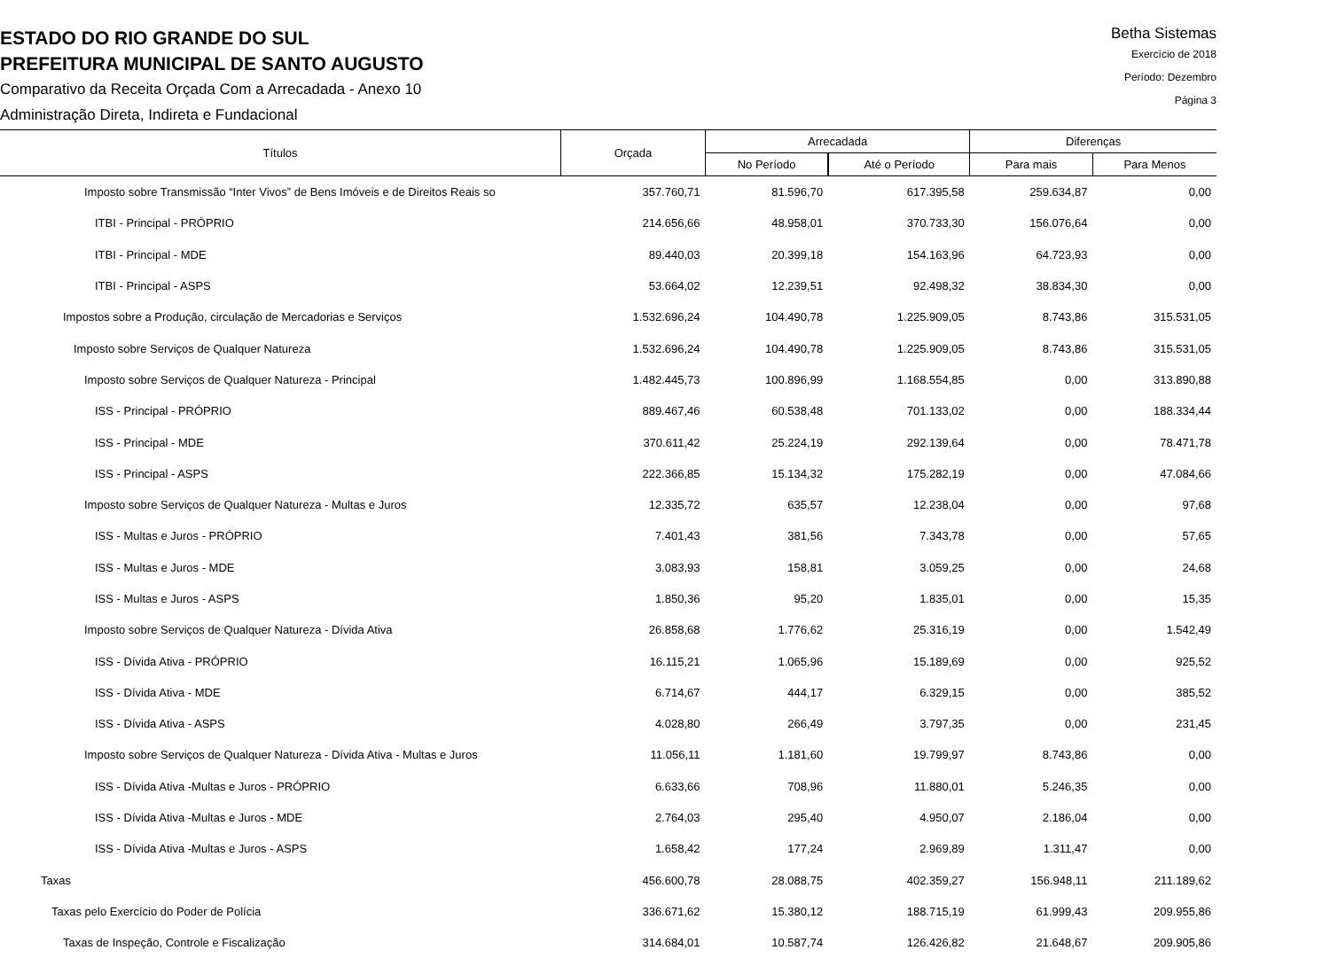ESTADO DO RIO GRANDE DO SUL
PREFEITURA MUNICIPAL DE SANTO AUGUSTO
Comparativo da Receita Orçada Com a Arrecadada - Anexo 10
Administração Direta, Indireta e Fundacional
Betha Sistemas
Exercício de 2018
Período: Dezembro
Página 3
| Títulos | Orçada | Arrecadada | | Diferenças | |
| --- | --- | --- | --- | --- | --- |
| | | No Período | Até o Período | Para mais | Para Menos |
| Imposto sobre Transmissão “Inter Vivos” de Bens Imóveis e de Direitos Reais so | 357.760,71 | 81.596,70 | 617.395,58 | 259.634,87 | 0,00 |
| ITBI - Principal - PRÓPRIO | 214.656,66 | 48.958,01 | 370.733,30 | 156.076,64 | 0,00 |
| ITBI - Principal - MDE | 89.440,03 | 20.399,18 | 154.163,96 | 64.723,93 | 0,00 |
| ITBI - Principal - ASPS | 53.664,02 | 12.239,51 | 92.498,32 | 38.834,30 | 0,00 |
| Impostos sobre a Produção, circulação de Mercadorias e Serviços | 1.532.696,24 | 104.490,78 | 1.225.909,05 | 8.743,86 | 315.531,05 |
| Imposto sobre Serviços de Qualquer Natureza | 1.532.696,24 | 104.490,78 | 1.225.909,05 | 8.743,86 | 315.531,05 |
| Imposto sobre Serviços de Qualquer Natureza - Principal | 1.482.445,73 | 100.896,99 | 1.168.554,85 | 0,00 | 313.890,88 |
| ISS - Principal - PRÓPRIO | 889.467,46 | 60.538,48 | 701.133,02 | 0,00 | 188.334,44 |
| ISS - Principal - MDE | 370.611,42 | 25.224,19 | 292.139,64 | 0,00 | 78.471,78 |
| ISS - Principal - ASPS | 222.366,85 | 15.134,32 | 175.282,19 | 0,00 | 47.084,66 |
| Imposto sobre Serviços de Qualquer Natureza - Multas e Juros | 12.335,72 | 635,57 | 12.238,04 | 0,00 | 97,68 |
| ISS - Multas e Juros - PRÓPRIO | 7.401,43 | 381,56 | 7.343,78 | 0,00 | 57,65 |
| ISS - Multas e Juros - MDE | 3.083,93 | 158,81 | 3.059,25 | 0,00 | 24,68 |
| ISS - Multas e Juros - ASPS | 1.850,36 | 95,20 | 1.835,01 | 0,00 | 15,35 |
| Imposto sobre Serviços de Qualquer Natureza - Dívida Ativa | 26.858,68 | 1.776,62 | 25.316,19 | 0,00 | 1.542,49 |
| ISS - Dívida Ativa - PRÓPRIO | 16.115,21 | 1.065,96 | 15.189,69 | 0,00 | 925,52 |
| ISS - Dívida Ativa - MDE | 6.714,67 | 444,17 | 6.329,15 | 0,00 | 385,52 |
| ISS - Dívida Ativa - ASPS | 4.028,80 | 266,49 | 3.797,35 | 0,00 | 231,45 |
| Imposto sobre Serviços de Qualquer Natureza - Dívida Ativa - Multas e Juros | 11.056,11 | 1.181,60 | 19.799,97 | 8.743,86 | 0,00 |
| ISS - Dívida Ativa -Multas e Juros - PRÓPRIO | 6.633,66 | 708,96 | 11.880,01 | 5.246,35 | 0,00 |
| ISS - Dívida Ativa -Multas e Juros - MDE | 2.764,03 | 295,40 | 4.950,07 | 2.186,04 | 0,00 |
| ISS - Dívida Ativa -Multas e Juros - ASPS | 1.658,42 | 177,24 | 2.969,89 | 1.311,47 | 0,00 |
| Taxas | 456.600,78 | 28.088,75 | 402.359,27 | 156.948,11 | 211.189,62 |
| Taxas pelo Exercício do Poder de Polícia | 336.671,62 | 15.380,12 | 188.715,19 | 61.999,43 | 209.955,86 |
| Taxas de Inspeção, Controle e Fiscalização | 314.684,01 | 10.587,74 | 126.426,82 | 21.648,67 | 209.905,86 |